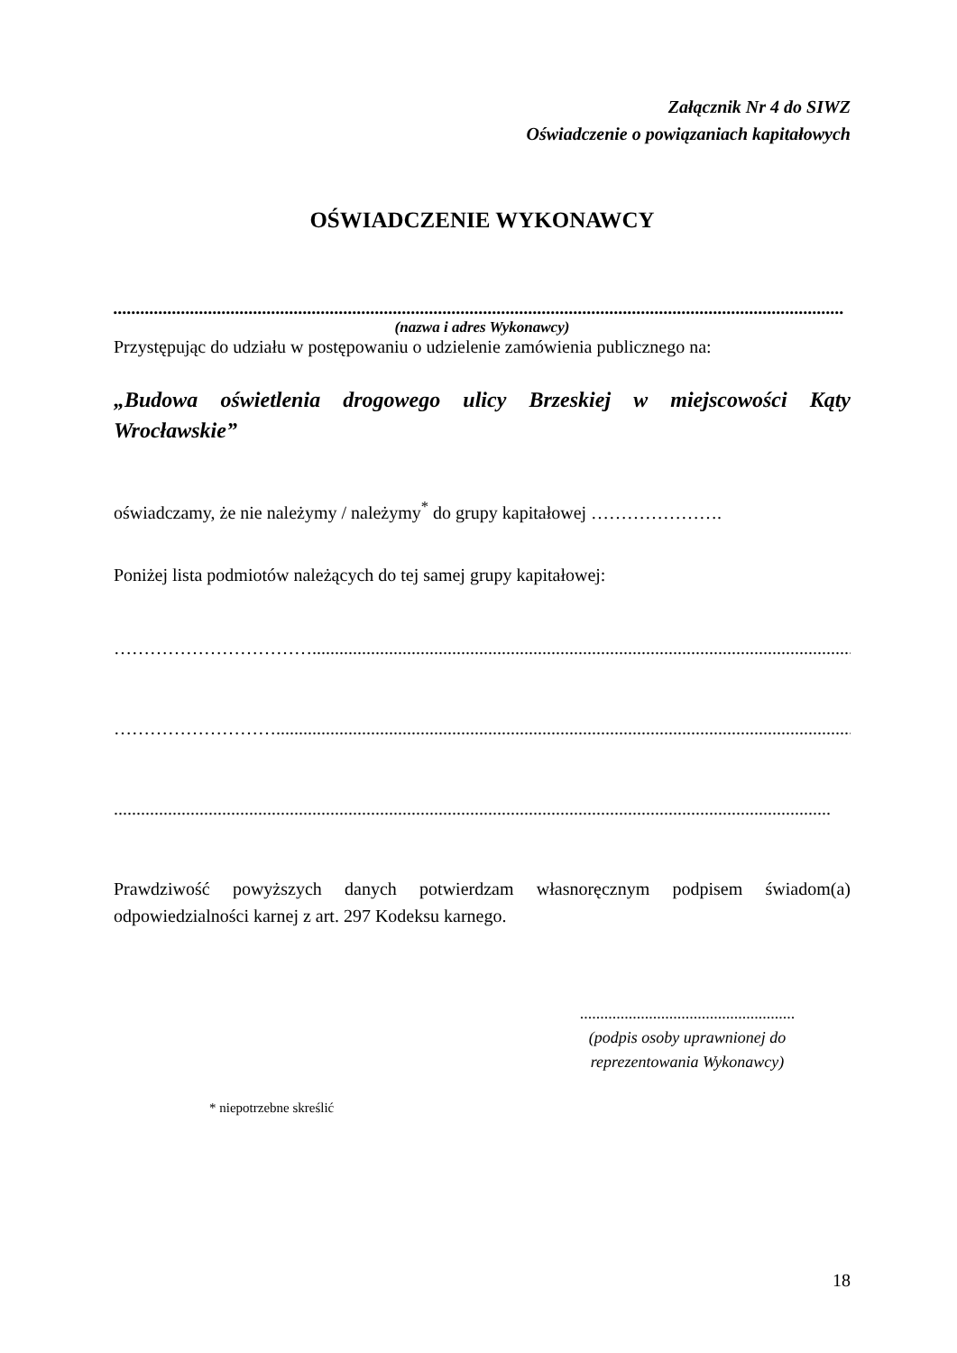Załącznik Nr 4 do SIWZ
Oświadczenie o powiązaniach kapitałowych
OŚWIADCZENIE WYKONAWCY
..................................................................................................................................................................
(nazwa i adres Wykonawcy)
Przystępując do udziału w postępowaniu o udzielenie zamówienia publicznego na:
„Budowa oświetlenia drogowego ulicy Brzeskiej w miejscowości Kąty Wrocławskie”
oświadczamy, że nie należymy / należymy<sup>*</sup> do grupy kapitałowej ………………….
Poniżej lista podmiotów należących do tej samej grupy kapitałowej:
……………………………...............................................................................................................................
……………………….......................................................................................................................................
...............................................................................................................................................................
Prawdziwość powyższych danych potwierdzam własnoręcznym podpisem świadom(a) odpowiedzialności karnej z art. 297 Kodeksu karnego.
.....................................................
(podpis osoby uprawnionej do reprezentowania Wykonawcy)
* niepotrzebne skreślić
18